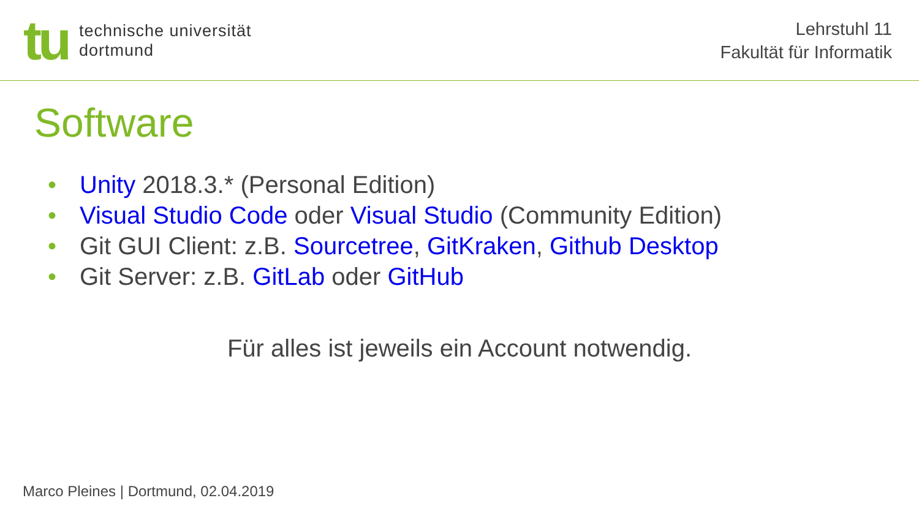tu
technische universität
dortmund
Lehrstuhl 11
Fakultät für Informatik
Software
• Unity 2018.3.* (Personal Edition)
• Visual Studio Code oder Visual Studio (Community Edition)
• Git GUI Client: z.B. Sourcetree, GitKraken, Github Desktop
• Git Server: z.B. GitLab oder GitHub
Für alles ist jeweils ein Account notwendig.
Marco Pleines | Dortmund, 02.04.2019